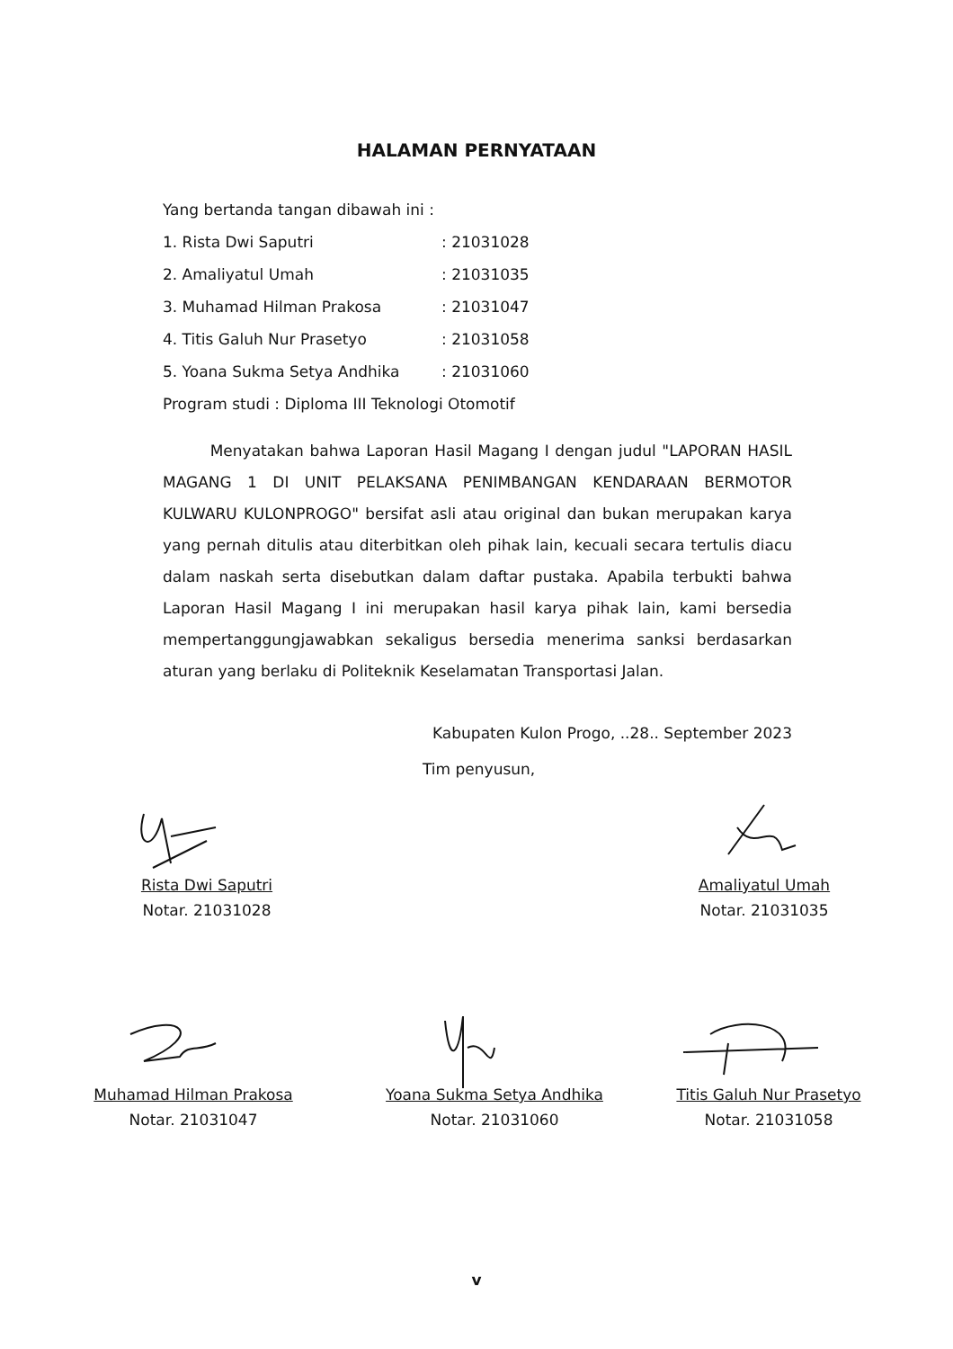HALAMAN PERNYATAAN
Yang bertanda tangan dibawah ini :
| 1. Rista Dwi Saputri | : 21031028 |
| 2. Amaliyatul Umah | : 21031035 |
| 3. Muhamad Hilman Prakosa | : 21031047 |
| 4. Titis Galuh Nur Prasetyo | : 21031058 |
| 5. Yoana Sukma Setya Andhika | : 21031060 |
Program studi : Diploma III Teknologi Otomotif
Menyatakan bahwa Laporan Hasil Magang I dengan judul "LAPORAN HASIL MAGANG 1 DI UNIT PELAKSANA PENIMBANGAN KENDARAAN BERMOTOR KULWARU KULONPROGO" bersifat asli atau original dan bukan merupakan karya yang pernah ditulis atau diterbitkan oleh pihak lain, kecuali secara tertulis diacu dalam naskah serta disebutkan dalam daftar pustaka. Apabila terbukti bahwa Laporan Hasil Magang I ini merupakan hasil karya pihak lain, kami bersedia mempertanggungjawabkan sekaligus bersedia menerima sanksi berdasarkan aturan yang berlaku di Politeknik Keselamatan Transportasi Jalan.
Kabupaten Kulon Progo, ..28.. September 2023
Tim penyusun,
Rista Dwi Saputri
Notar. 21031028
Amaliyatul Umah
Notar. 21031035
Muhamad Hilman Prakosa
Notar. 21031047
Yoana Sukma Setya Andhika
Notar. 21031060
Titis Galuh Nur Prasetyo
Notar. 21031058
v